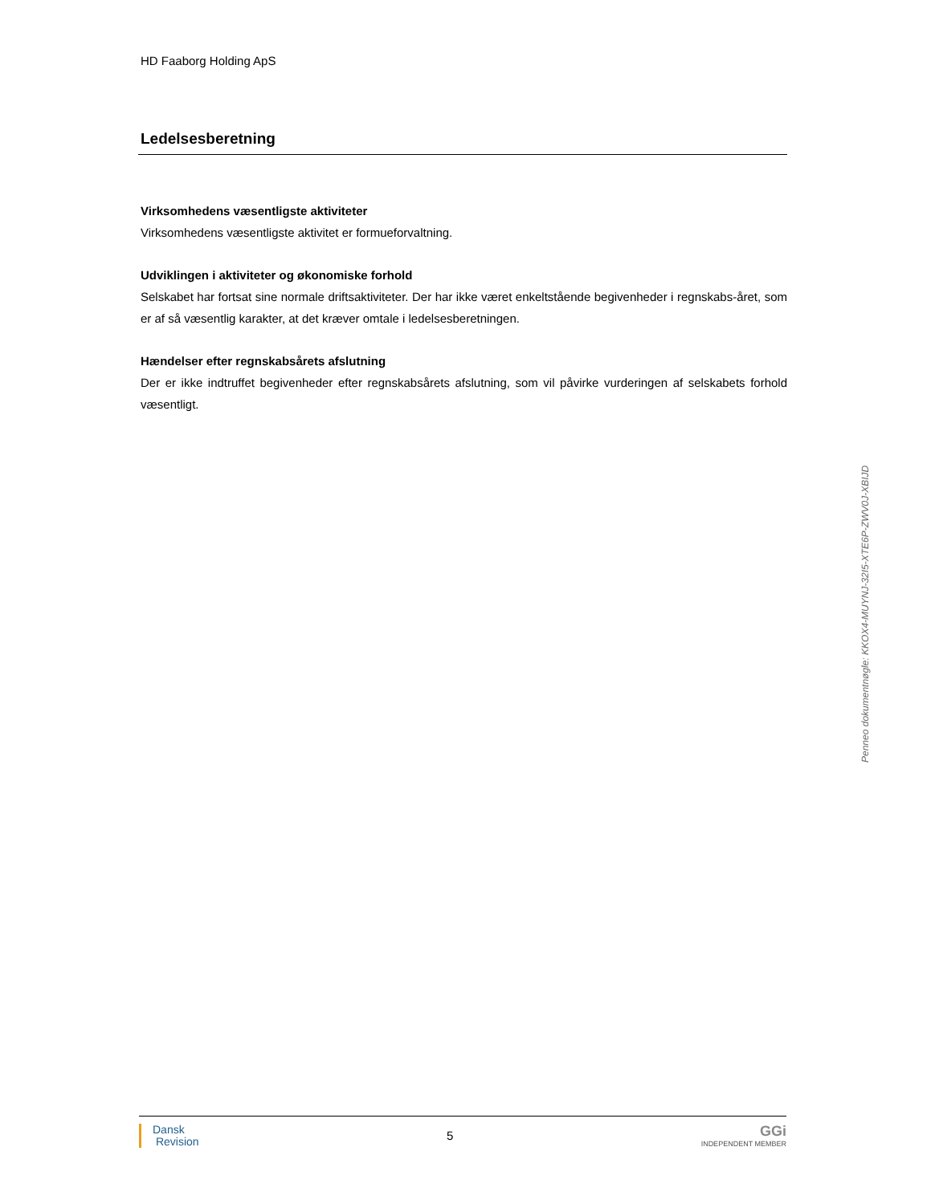HD Faaborg Holding ApS
Ledelsesberetning
Virksomhedens væsentligste aktiviteter
Virksomhedens væsentligste aktivitet er formueforvaltning.
Udviklingen i aktiviteter og økonomiske forhold
Selskabet har fortsat sine normale driftsaktiviteter. Der har ikke været enkeltstående begivenheder i regnskabs-året, som er af så væsentlig karakter, at det kræver omtale i ledelsesberetningen.
Hændelser efter regnskabsårets afslutning
Der er ikke indtruffet begivenheder efter regnskabsårets afslutning, som vil påvirke vurderingen af selskabets forhold væsentligt.
Penneo dokumentnøgle: KKOX4-MUYNJ-32I5-XTE6P-ZWV0J-XBIJD
Dansk
Revision
5
GGi
INDEPENDENT MEMBER